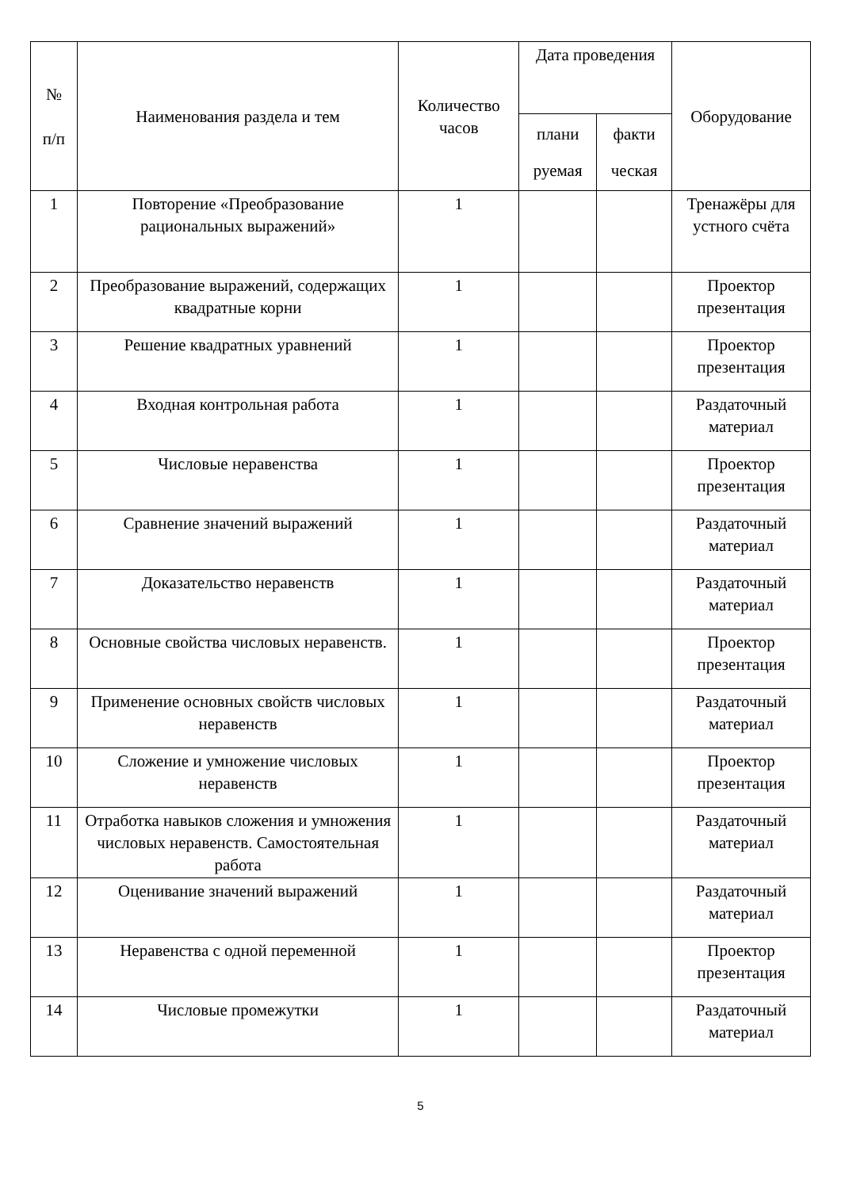| № п/п | Наименования раздела и тем | Количество часов | Дата проведения | | Оборудование |
| --- | --- | --- | --- | --- | --- |
| | | | плани руемая | факти ческая | |
| 1 | Повторение «Преобразование рациональных выражений» | 1 | | | Тренажёры для устного счёта |
| 2 | Преобразование выражений, содержащих квадратные корни | 1 | | | Проектор презентация |
| 3 | Решение квадратных уравнений | 1 | | | Проектор презентация |
| 4 | Входная контрольная работа | 1 | | | Раздаточный материал |
| 5 | Числовые неравенства | 1 | | | Проектор презентация |
| 6 | Сравнение значений выражений | 1 | | | Раздаточный материал |
| 7 | Доказательство неравенств | 1 | | | Раздаточный материал |
| 8 | Основные свойства числовых неравенств. | 1 | | | Проектор презентация |
| 9 | Применение основных свойств числовых неравенств | 1 | | | Раздаточный материал |
| 10 | Сложение и умножение числовых неравенств | 1 | | | Проектор презентация |
| 11 | Отработка навыков сложения и умножения числовых неравенств. Самостоятельная работа | 1 | | | Раздаточный материал |
| 12 | Оценивание значений выражений | 1 | | | Раздаточный материал |
| 13 | Неравенства с одной переменной | 1 | | | Проектор презентация |
| 14 | Числовые промежутки | 1 | | | Раздаточный материал |
5